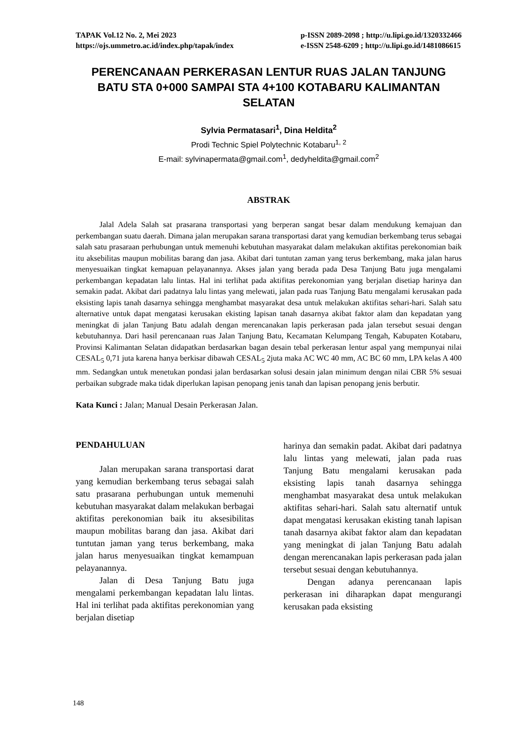TAPAK Vol.12 No. 2, Mei 2023
https://ojs.ummetro.ac.id/index.php/tapak/index p-ISSN 2089-2098 ; http://u.lipi.go.id/1320332466
e-ISSN 2548-6209 ; http://u.lipi.go.id/1481086615
PERENCANAAN PERKERASAN LENTUR RUAS JALAN TANJUNG BATU STA 0+000 SAMPAI STA 4+100 KOTABARU KALIMANTAN SELATAN
Sylvia Permatasari<sup>1</sup>, Dina Heldita<sup>2</sup>
Prodi Technic Spiel Polytechnic Kotabaru<sup>1, 2</sup>
E-mail: sylvinapermata@gmail.com<sup>1</sup>, dedyheldita@gmail.com<sup>2</sup>
ABSTRAK
Jalal Adela Salah sat prasarana transportasi yang berperan sangat besar dalam mendukung kemajuan dan perkembangan suatu daerah. Dimana jalan merupakan sarana transportasi darat yang kemudian berkembang terus sebagai salah satu prasaraan perhubungan untuk memenuhi kebutuhan masyarakat dalam melakukan aktifitas perekonomian baik itu aksebilitas maupun mobilitas barang dan jasa. Akibat dari tuntutan zaman yang terus berkembang, maka jalan harus menyesuaikan tingkat kemapuan pelayanannya. Akses jalan yang berada pada Desa Tanjung Batu juga mengalami perkembangan kepadatan lalu lintas. Hal ini terlihat pada aktifitas perekonomian yang berjalan disetiap harinya dan semakin padat. Akibat dari padatnya lalu lintas yang melewati, jalan pada ruas Tanjung Batu mengalami kerusakan pada eksisting lapis tanah dasarnya sehingga menghambat masyarakat desa untuk melakukan aktifitas sehari-hari. Salah satu alternative untuk dapat mengatasi kerusakan ekisting lapisan tanah dasarnya akibat faktor alam dan kepadatan yang meningkat di jalan Tanjung Batu adalah dengan merencanakan lapis perkerasan pada jalan tersebut sesuai dengan kebutuhannya. Dari hasil perencanaan ruas Jalan Tanjung Batu, Kecamatan Kelumpang Tengah, Kabupaten Kotabaru, Provinsi Kalimantan Selatan didapatkan berdasarkan bagan desain tebal perkerasan lentur aspal yang mempunyai nilai CESAL<sub>5</sub> 0,71 juta karena hanya berkisar dibawah CESAL<sub>5</sub> 2juta maka AC WC 40 mm, AC BC 60 mm, LPA kelas A 400 mm. Sedangkan untuk menetukan pondasi jalan berdasarkan solusi desain jalan minimum dengan nilai CBR 5% sesuai perbaikan subgrade maka tidak diperlukan lapisan penopang jenis tanah dan lapisan penopang jenis berbutir.
Kata Kunci : Jalan; Manual Desain Perkerasan Jalan.
PENDAHULUAN
Jalan merupakan sarana transportasi darat yang kemudian berkembang terus sebagai salah satu prasarana perhubungan untuk memenuhi kebutuhan masyarakat dalam melakukan berbagai aktifitas perekonomian baik itu aksesibilitas maupun mobilitas barang dan jasa. Akibat dari tuntutan jaman yang terus berkembang, maka jalan harus menyesuaikan tingkat kemampuan pelayanannya.
Jalan di Desa Tanjung Batu juga mengalami perkembangan kepadatan lalu lintas. Hal ini terlihat pada aktifitas perekonomian yang berjalan disetiap
harinya dan semakin padat. Akibat dari padatnya lalu lintas yang melewati, jalan pada ruas Tanjung Batu mengalami kerusakan pada eksisting lapis tanah dasarnya sehingga menghambat masyarakat desa untuk melakukan aktifitas sehari-hari. Salah satu alternatif untuk dapat mengatasi kerusakan ekisting tanah lapisan tanah dasarnya akibat faktor alam dan kepadatan yang meningkat di jalan Tanjung Batu adalah dengan merencanakan lapis perkerasan pada jalan tersebut sesuai dengan kebutuhannya.
Dengan adanya perencanaan lapis perkerasan ini diharapkan dapat mengurangi kerusakan pada eksisting
148